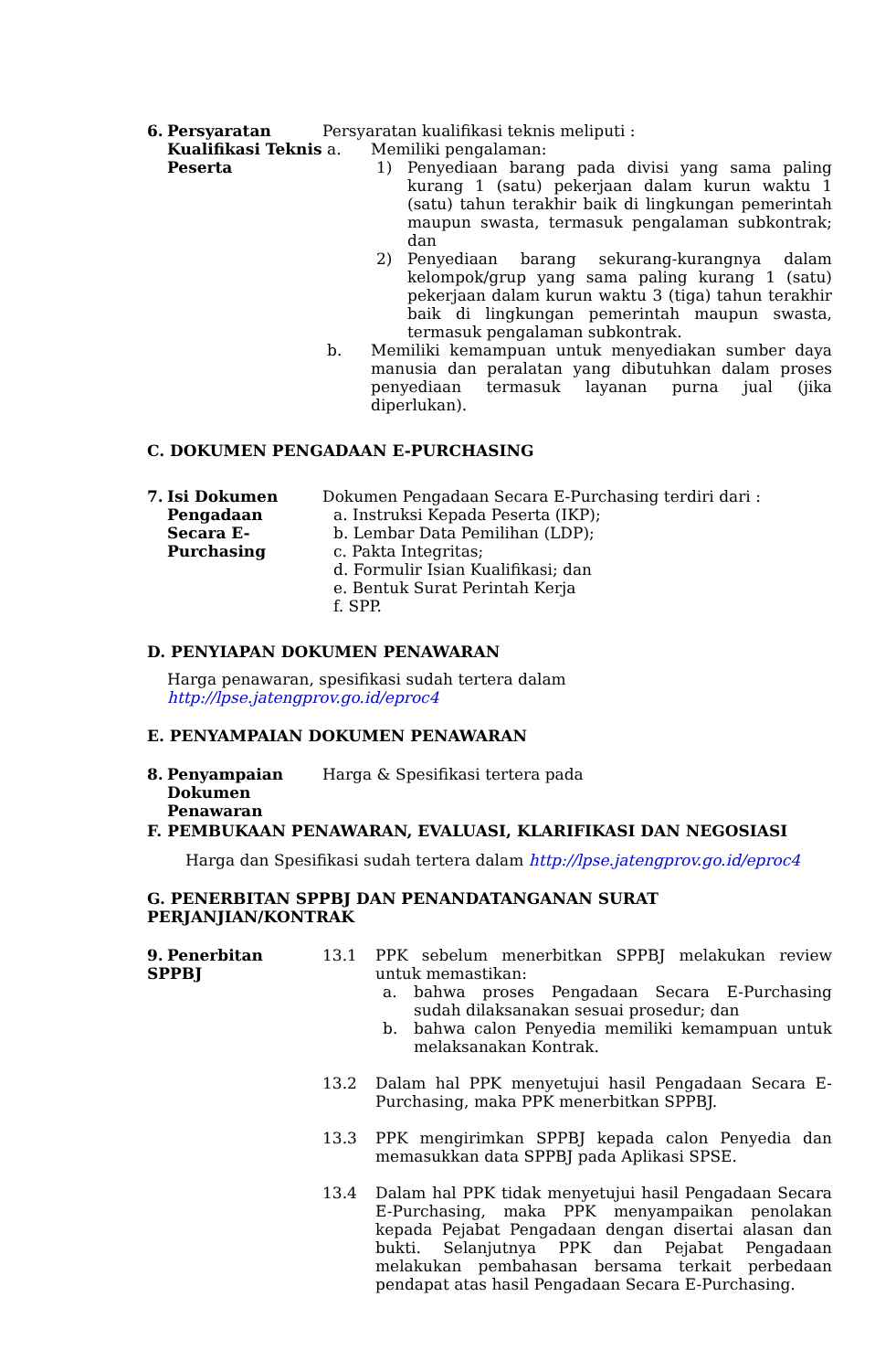6. Persyaratan
Kualifikasi Teknis Peserta
Persyaratan kualifikasi teknis meliputi :
a. Memiliki pengalaman:
1) Penyediaan barang pada divisi yang sama paling kurang 1 (satu) pekerjaan dalam kurun waktu 1 (satu) tahun terakhir baik di lingkungan pemerintah maupun swasta, termasuk pengalaman subkontrak; dan
2) Penyediaan barang sekurang-kurangnya dalam kelompok/grup yang sama paling kurang 1 (satu) pekerjaan dalam kurun waktu 3 (tiga) tahun terakhir baik di lingkungan pemerintah maupun swasta, termasuk pengalaman subkontrak.
b. Memiliki kemampuan untuk menyediakan sumber daya manusia dan peralatan yang dibutuhkan dalam proses penyediaan termasuk layanan purna jual (jika diperlukan).
C. DOKUMEN PENGADAAN E-PURCHASING
7. Isi Dokumen
Pengadaan Secara E-Purchasing
Dokumen Pengadaan Secara E-Purchasing terdiri dari :
a. Instruksi Kepada Peserta (IKP);
b. Lembar Data Pemilihan (LDP);
c. Pakta Integritas;
d. Formulir Isian Kualifikasi; dan
e. Bentuk Surat Perintah Kerja
f. SPP.
D. PENYIAPAN DOKUMEN PENAWARAN
Harga penawaran, spesifikasi sudah tertera dalam http://lpse.jatengprov.go.id/eproc4
E. PENYAMPAIAN DOKUMEN PENAWARAN
8. Penyampaian
Dokumen Penawaran
Harga & Spesifikasi tertera pada
F. PEMBUKAAN PENAWARAN, EVALUASI, KLARIFIKASI DAN NEGOSIASI
Harga dan Spesifikasi sudah tertera dalam http://lpse.jatengprov.go.id/eproc4
G. PENERBITAN SPPBJ DAN PENANDATANGANAN SURAT PERJANJIAN/KONTRAK
9. Penerbitan SPPBJ
13.1 PPK sebelum menerbitkan SPPBJ melakukan review untuk memastikan:
a. bahwa proses Pengadaan Secara E-Purchasing sudah dilaksanakan sesuai prosedur; dan
b. bahwa calon Penyedia memiliki kemampuan untuk melaksanakan Kontrak.
13.2 Dalam hal PPK menyetujui hasil Pengadaan Secara E-Purchasing, maka PPK menerbitkan SPPBJ.
13.3 PPK mengirimkan SPPBJ kepada calon Penyedia dan memasukkan data SPPBJ pada Aplikasi SPSE.
13.4 Dalam hal PPK tidak menyetujui hasil Pengadaan Secara E-Purchasing, maka PPK menyampaikan penolakan kepada Pejabat Pengadaan dengan disertai alasan dan bukti. Selanjutnya PPK dan Pejabat Pengadaan melakukan pembahasan bersama terkait perbedaan pendapat atas hasil Pengadaan Secara E-Purchasing.